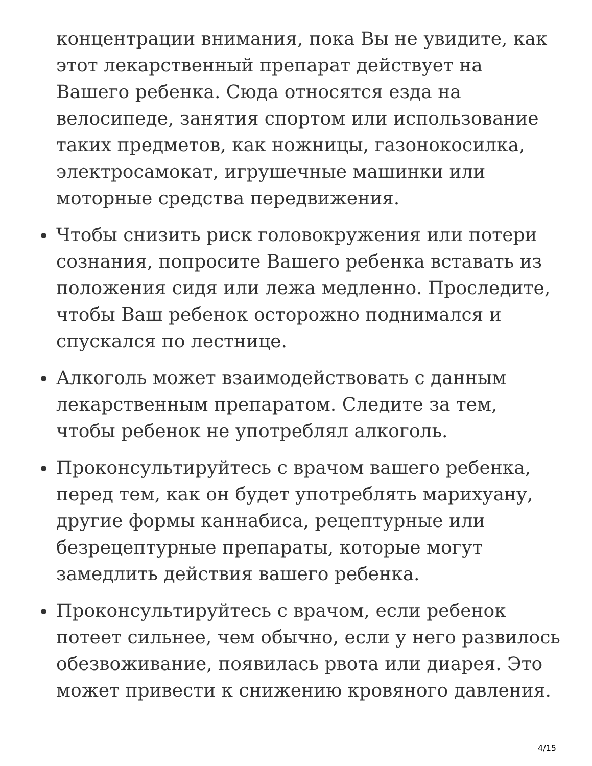концентрации внимания, пока Вы не увидите, как этот лекарственный препарат действует на Вашего ребенка. Сюда относятся езда на велосипеде, занятия спортом или использование таких предметов, как ножницы, газонокосилка, электросамокат, игрушечные машинки или моторные средства передвижения.
Чтобы снизить риск головокружения или потери сознания, попросите Вашего ребенка вставать из положения сидя или лежа медленно. Проследите, чтобы Ваш ребенок осторожно поднимался и спускался по лестнице.
Алкоголь может взаимодействовать с данным лекарственным препаратом. Следите за тем, чтобы ребенок не употреблял алкоголь.
Проконсультируйтесь с врачом вашего ребенка, перед тем, как он будет употреблять марихуану, другие формы каннабиса, рецептурные или безрецептурные препараты, которые могут замедлить действия вашего ребенка.
Проконсультируйтесь с врачом, если ребенок потеет сильнее, чем обычно, если у него развилось обезвоживание, появилась рвота или диарея. Это может привести к снижению кровяного давления.
4/15